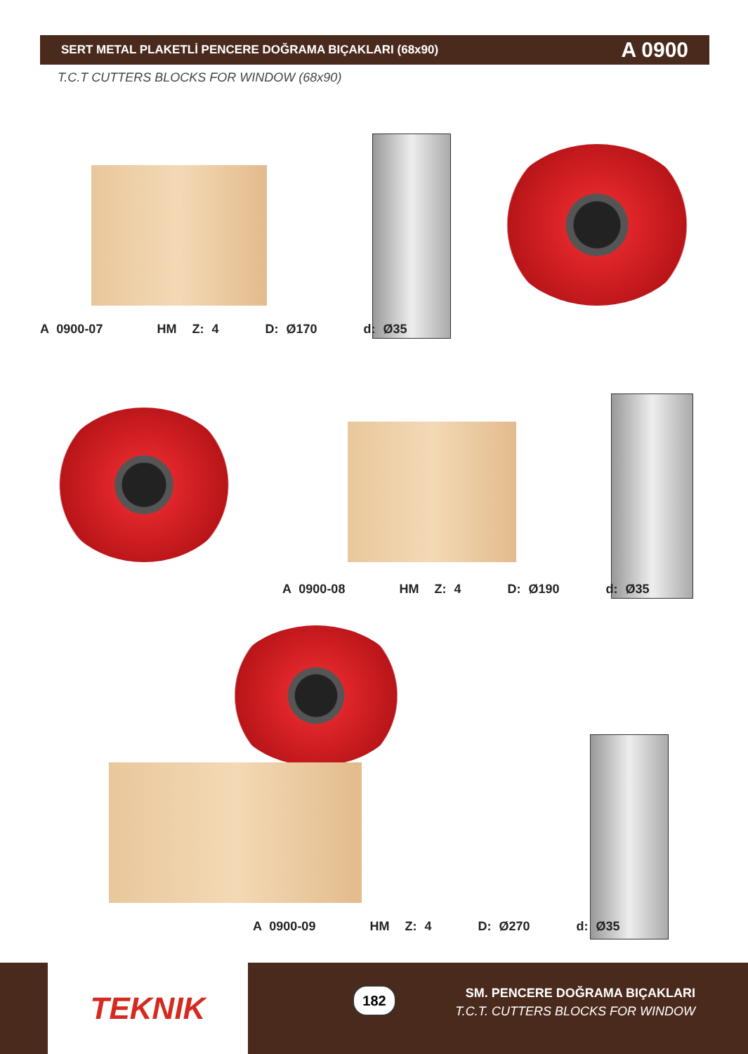SERT METAL PLAKETLİ PENCERE DOĞRAMA BIÇAKLARI (68x90) A 0900
T.C.T CUTTERS BLOCKS FOR WINDOW (68x90)
A 0900-07 HM Z: 4 D: Ø170 d: Ø35
A 0900-08 HM Z: 4 D: Ø190 d: Ø35
A 0900-09 HM Z: 4 D: Ø270 d: Ø35
TEKNIK 182
SM. PENCERE DOĞRAMA BIÇAKLARI
T.C.T. CUTTERS BLOCKS FOR WINDOW